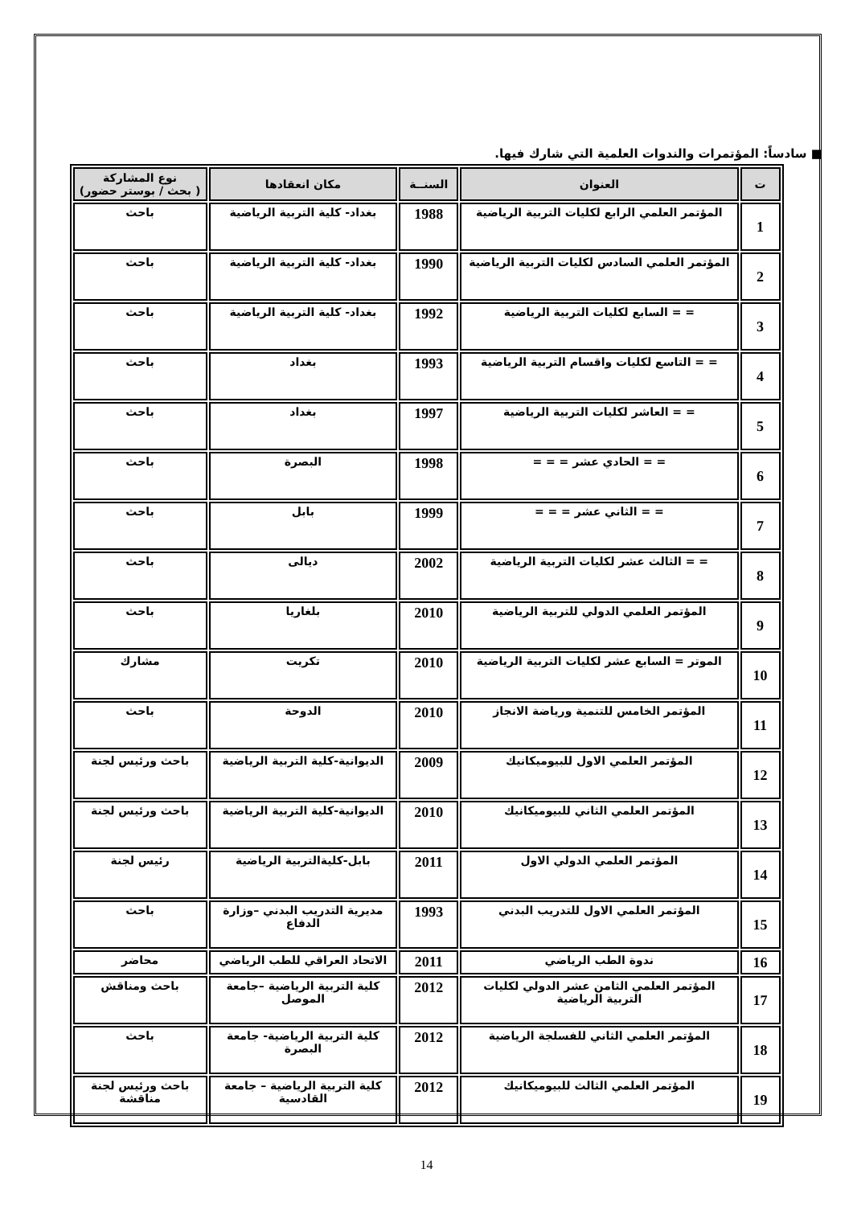■ سادساً: المؤتمرات والندوات العلمية التي شارك فيها.
| ت | العنوان | السنــة | مكان انعقادها | نوع المشاركة ( بحث / بوستر حضور) |
| --- | --- | --- | --- | --- |
| 1 | المؤتمر العلمي الرابع لكليات التربية الرياضية | 1988 | بغداد- كلية التربية الرياضية | باحث |
| 2 | المؤتمر العلمي السادس لكليات التربية الرياضية | 1990 | بغداد- كلية التربية الرياضية | باحث |
| 3 | = = السابع لكليات التربية الرياضية | 1992 | بغداد- كلية التربية الرياضية | باحث |
| 4 | = = التاسع لكليات واقسام التربية الرياضية | 1993 | بغداد | باحث |
| 5 | = = العاشر لكليات التربية الرياضية | 1997 | بغداد | باحث |
| 6 | = = الحادي عشر = = = | 1998 | البصرة | باحث |
| 7 | = = الثاني عشر = = = | 1999 | بابل | باحث |
| 8 | = = الثالث عشر لكليات التربية الرياضية | 2002 | ديالى | باحث |
| 9 | المؤتمر العلمي الدولي للتربية الرياضية | 2010 | بلغاريا | باحث |
| 10 | الموتر = السابع عشر لكليات التربية الرياضية | 2010 | تكريت | مشارك |
| 11 | المؤتمر الخامس للتنمية ورياضة الانجاز | 2010 | الدوحة | باحث |
| 12 | المؤتمر العلمي الاول للبيوميكانيك | 2009 | الديوانية-كلية التربية الرياضية | باحث ورئيس لجنة |
| 13 | المؤتمر العلمي الثاني للبيوميكانيك | 2010 | الديوانية-كلية التربية الرياضية | باحث ورئيس لجنة |
| 14 | المؤتمر العلمي الدولي الاول | 2011 | بابل-كليةالتربية الرياضية | رئيس لجنة |
| 15 | المؤتمر العلمي الاول للتدريب البدني | 1993 | مديرية التدريب البدني –وزارة الدفاع | باحث |
| 16 | ندوة الطب الرياضي | 2011 | الاتحاد العراقي للطب الرياضي | محاضر |
| 17 | المؤتمر العلمي الثامن عشر الدولي لكليات التربية الرياضية | 2012 | كلية التربية الرياضية –جامعة الموصل | باحث ومناقش |
| 18 | المؤتمر العلمي الثاني للفسلجة الرياضية | 2012 | كلية التربية الرياضية- جامعة البصرة | باحث |
| 19 | المؤتمر العلمي الثالث للبيوميكانيك | 2012 | كلية التربية الرياضية – جامعة القادسية | باحث ورئيس لجنة مناقشة |
14